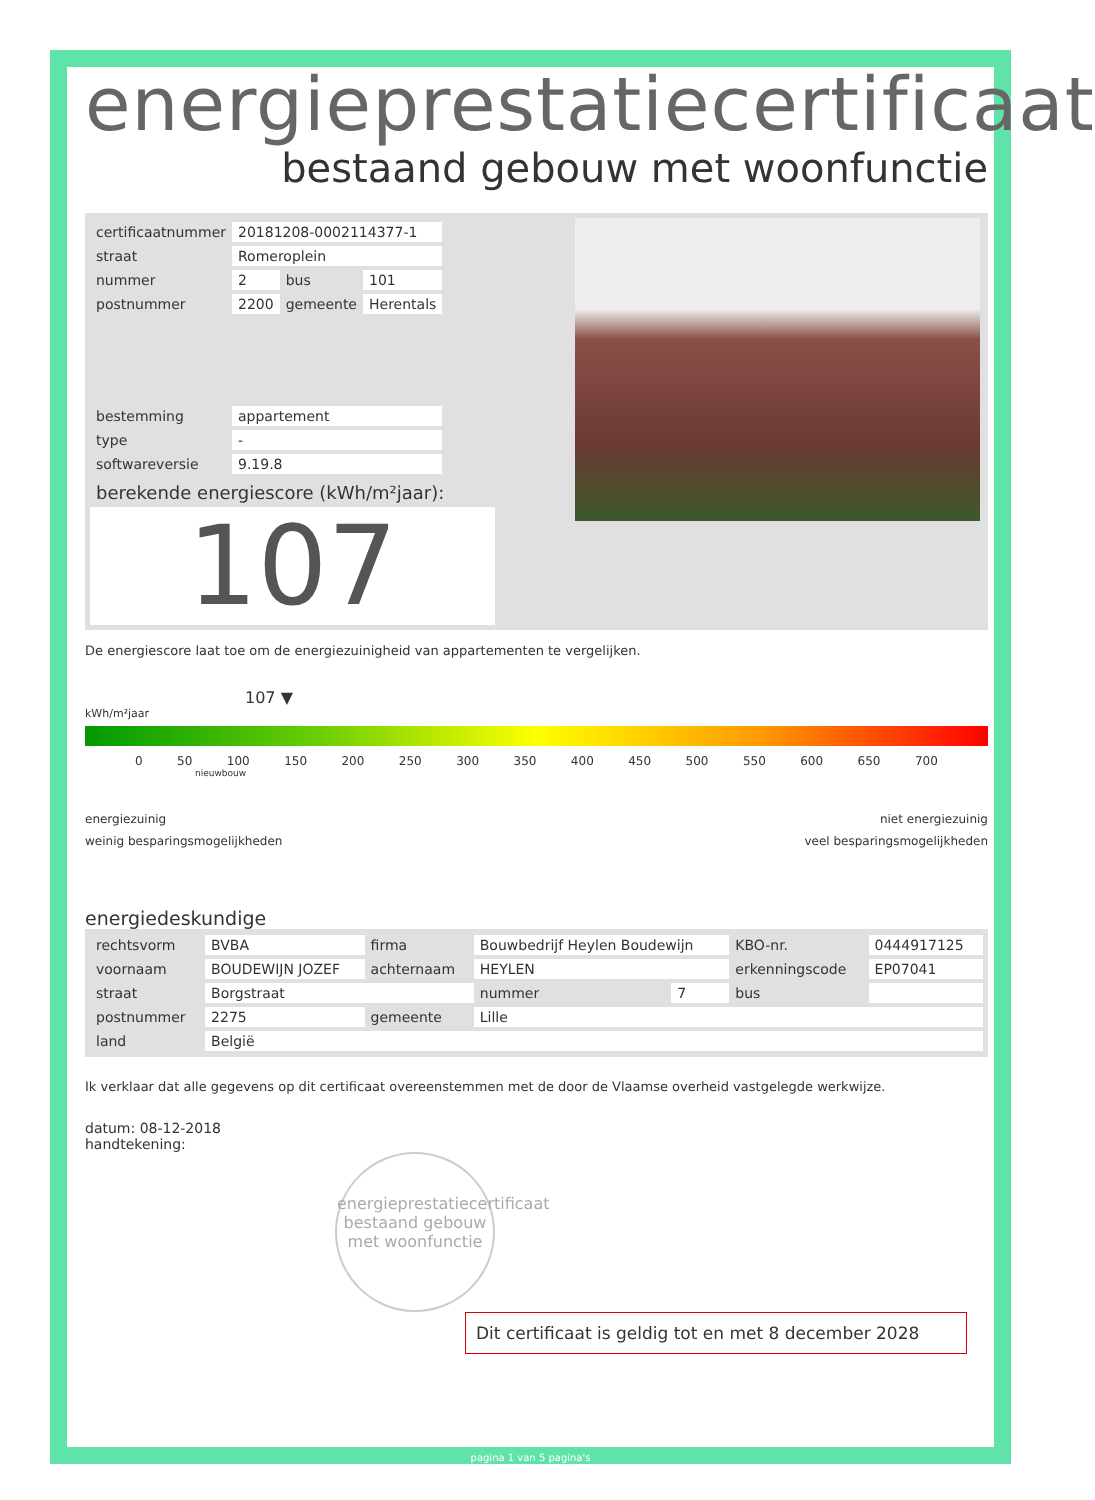energieprestatiecertificaat
bestaand gebouw met woonfunctie
| certificaatnummer | 20181208-0002114377-1 | | |
| straat | Romeroplein | | |
| nummer | 2 | bus | 101 |
| postnummer | 2200 | gemeente | Herentals |
| bestemming | appartement | | |
| type | - | | |
| softwareversie | 9.19.8 | | |
berekende energiescore (kWh/m²jaar):
107
De energiescore laat toe om de energiezuinigheid van appartementen te vergelijken.
107 ▼
kWh/m²jaar
0 50 100 150 200 250 300 350 400 450 500 550 600 650 700
nieuwbouw
energiezuinig
weinig besparingsmogelijkheden
niet energiezuinig
veel besparingsmogelijkheden
energiedeskundige
| rechtsvorm | BVBA | firma | Bouwbedrijf Heylen Boudewijn | | | KBO-nr. | 0444917125 |
| voornaam | BOUDEWIJN JOZEF | achternaam | HEYLEN | | | erkenningscode | EP07041 |
| straat | Borgstraat | | | nummer | 7 | bus | |
| postnummer | 2275 | gemeente | Lille | | | | |
| land | België | | | | | | |
Ik verklaar dat alle gegevens op dit certificaat overeenstemmen met de door de Vlaamse overheid vastgelegde werkwijze.
datum: 08-12-2018
handtekening:
energieprestatiecertificaat
bestaand gebouw met woonfunctie
Dit certificaat is geldig tot en met 8 december 2028
pagina 1 van 5 pagina's